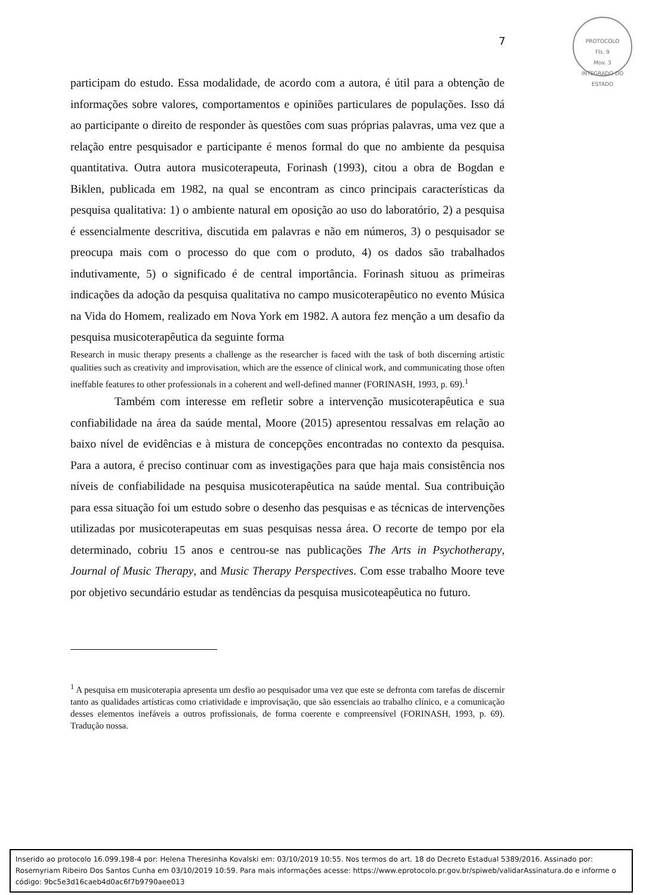PROTOCOLO
Fls. 9
Mov. 3
INTEGRADO DO ESTADO
7
participam do estudo. Essa modalidade, de acordo com a autora, é útil para a obtenção de informações sobre valores, comportamentos e opiniões particulares de populações. Isso dá ao participante o direito de responder às questões com suas próprias palavras, uma vez que a relação entre pesquisador e participante é menos formal do que no ambiente da pesquisa quantitativa. Outra autora musicoterapeuta, Forinash (1993), citou a obra de Bogdan e Biklen, publicada em 1982, na qual se encontram as cinco principais características da pesquisa qualitativa: 1) o ambiente natural em oposição ao uso do laboratório, 2) a pesquisa é essencialmente descritiva, discutida em palavras e não em números, 3) o pesquisador se preocupa mais com o processo do que com o produto, 4) os dados são trabalhados indutivamente, 5) o significado é de central importância. Forinash situou as primeiras indicações da adoção da pesquisa qualitativa no campo musicoterapêutico no evento Música na Vida do Homem, realizado em Nova York em 1982. A autora fez menção a um desafio da pesquisa musicoterapêutica da seguinte forma
Research in music therapy presents a challenge as the researcher is faced with the task of both discerning artistic qualities such as creativity and improvisation, which are the essence of clinical work, and communicating those often ineffable features to other professionals in a coherent and well-defined manner (FORINASH, 1993, p. 69).<sup>1</sup>
Também com interesse em refletir sobre a intervenção musicoterapêutica e sua confiabilidade na área da saúde mental, Moore (2015) apresentou ressalvas em relação ao baixo nível de evidências e à mistura de concepções encontradas no contexto da pesquisa. Para a autora, é preciso continuar com as investigações para que haja mais consistência nos níveis de confiabilidade na pesquisa musicoterapêutica na saúde mental. Sua contribuição para essa situação foi um estudo sobre o desenho das pesquisas e as técnicas de intervenções utilizadas por musicoterapeutas em suas pesquisas nessa área. O recorte de tempo por ela determinado, cobriu 15 anos e centrou-se nas publicações The Arts in Psychotherapy, Journal of Music Therapy, and Music Therapy Perspectives. Com esse trabalho Moore teve por objetivo secundário estudar as tendências da pesquisa musicoteapêutica no futuro.
<sup>1</sup> A pesquisa em musicoterapia apresenta um desfio ao pesquisador uma vez que este se defronta com tarefas de discernir tanto as qualidades artísticas como criatividade e improvisação, que são essenciais ao trabalho clínico, e a comunicação desses elementos inefáveis a outros profissionais, de forma coerente e compreensível (FORINASH, 1993, p. 69). Tradução nossa.
Inserido ao protocolo 16.099.198-4 por: Helena Theresinha Kovalski em: 03/10/2019 10:55. Nos termos do art. 18 do Decreto Estadual 5389/2016. Assinado por: Rosemyriam Ribeiro Dos Santos Cunha em 03/10/2019 10:59. Para mais informações acesse: https://www.eprotocolo.pr.gov.br/spiweb/validarAssinatura.do e informe o código: 9bc5e3d16caeb4d0ac6f7b9790aee013